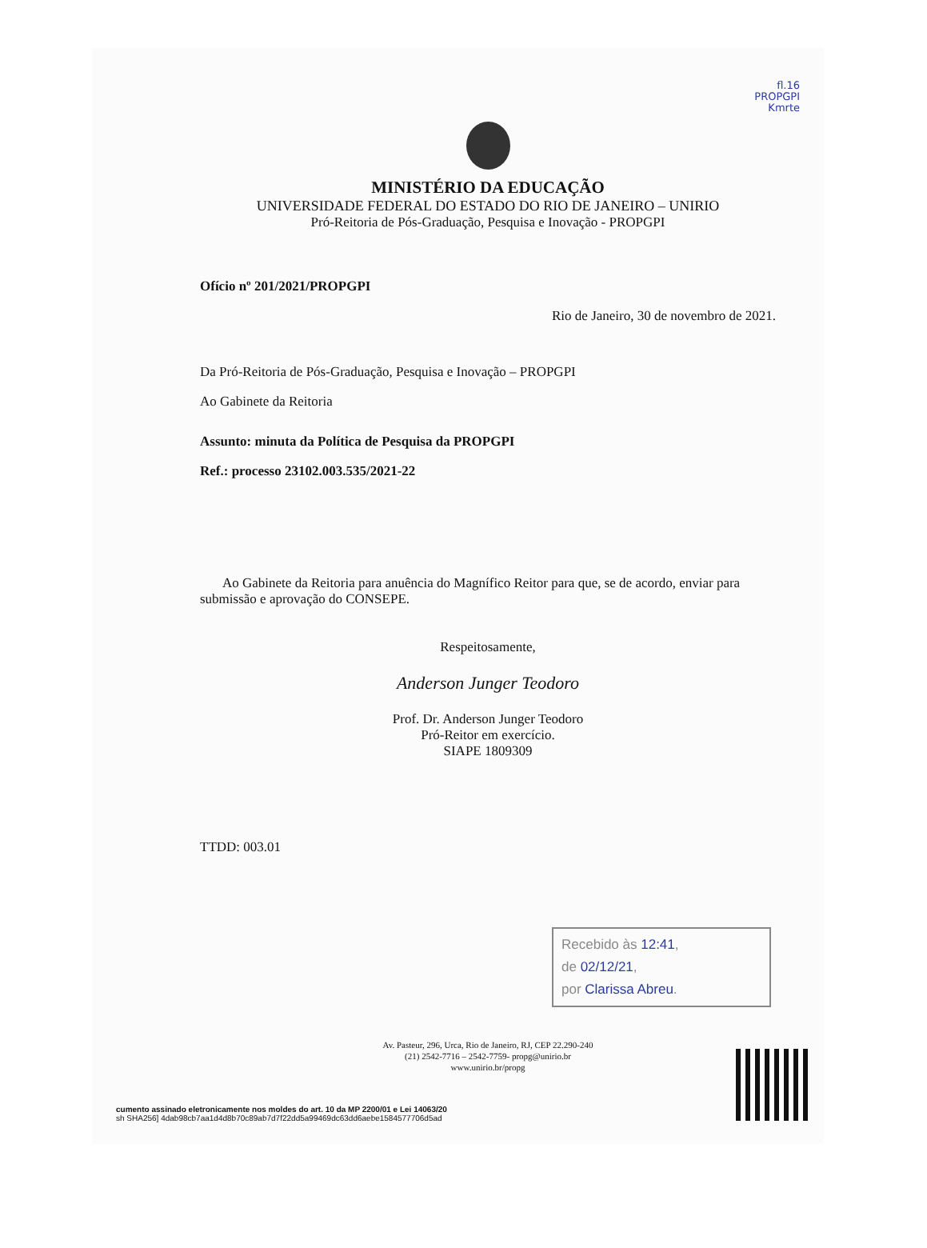fl.16
PROPGPI
Kmrte
MINISTÉRIO DA EDUCAÇÃO
UNIVERSIDADE FEDERAL DO ESTADO DO RIO DE JANEIRO – UNIRIO
Pró-Reitoria de Pós-Graduação, Pesquisa e Inovação - PROPGPI
Ofício nº 201/2021/PROPGPI
Rio de Janeiro, 30 de novembro de 2021.
Da Pró-Reitoria de Pós-Graduação, Pesquisa e Inovação – PROPGPI
Ao Gabinete da Reitoria
Assunto: minuta da Política de Pesquisa da PROPGPI
Ref.: processo 23102.003.535/2021-22
Ao Gabinete da Reitoria para anuência do Magnífico Reitor para que, se de acordo, enviar para submissão e aprovação do CONSEPE.
Respeitosamente,
Anderson Junger Teodoro
Prof. Dr. Anderson Junger Teodoro
Pró-Reitor em exercício.
SIAPE 1809309
TTDD: 003.01
Recebido às 12:41,
de 02/12/21,
por Clarissa Abreu.
Av. Pasteur, 296, Urca, Rio de Janeiro, RJ, CEP 22.290-240
(21) 2542-7716 – 2542-7759- propg@unirio.br
www.unirio.br/propg
cumento assinado eletronicamente nos moldes do art. 10 da MP 2200/01 e Lei 14063/20
sh SHA256] 4dab98cb7aa1d4d8b70c89ab7d7f22dd5a99469dc63dd6aebe1584577706d5ad